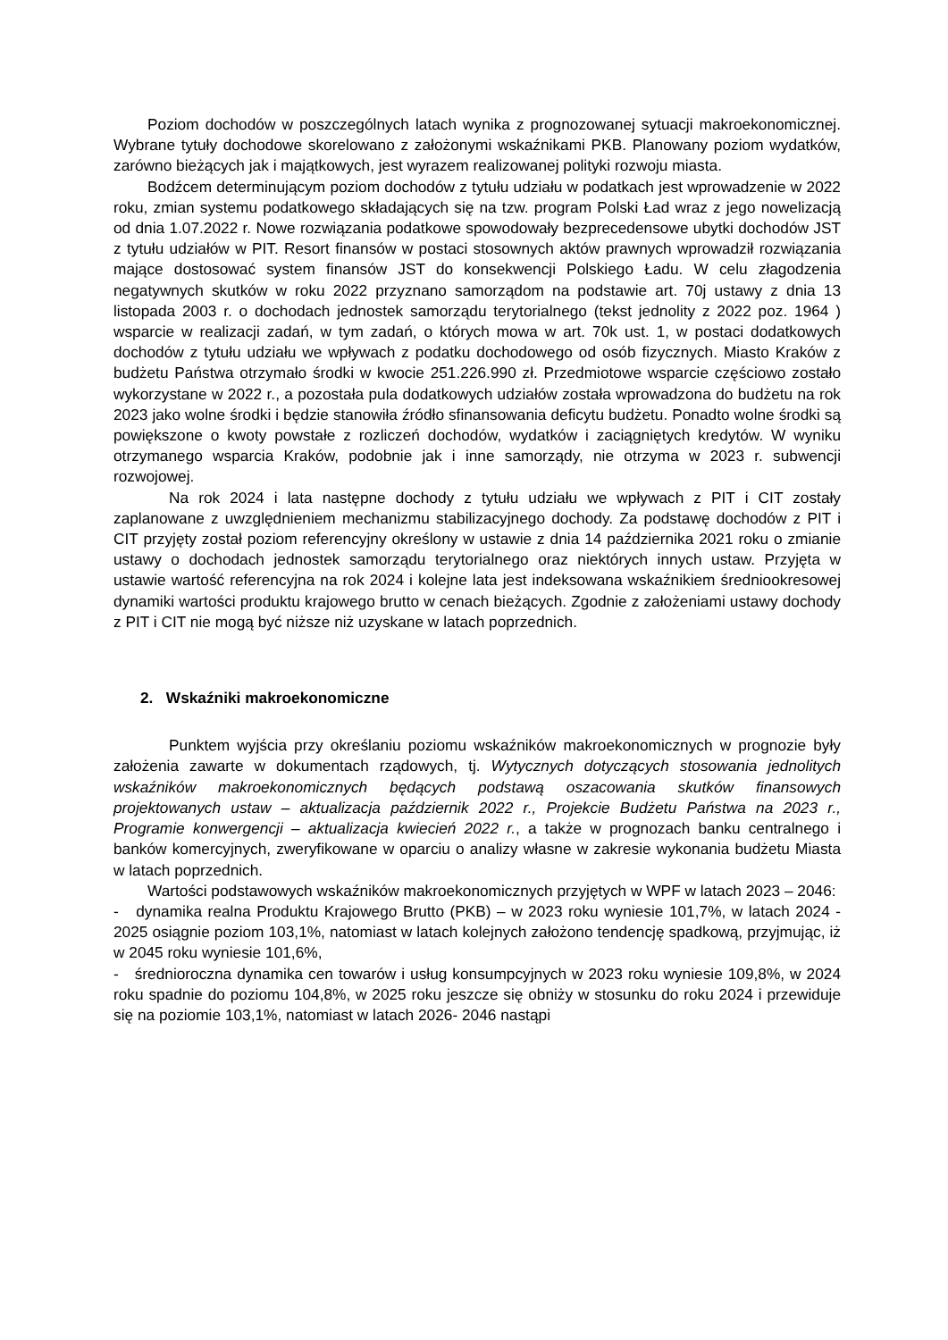Poziom dochodów w poszczególnych latach wynika z prognozowanej sytuacji makroekonomicznej. Wybrane tytuły dochodowe skorelowano z założonymi wskaźnikami PKB. Planowany poziom wydatków, zarówno bieżących jak i majątkowych, jest wyrazem realizowanej polityki rozwoju miasta.
Bodźcem determinującym poziom dochodów z tytułu udziału w podatkach jest wprowadzenie w 2022 roku, zmian systemu podatkowego składających się na tzw. program Polski Ład wraz z jego nowelizacją od dnia 1.07.2022 r. Nowe rozwiązania podatkowe spowodowały bezprecedensowe ubytki dochodów JST z tytułu udziałów w PIT. Resort finansów w postaci stosownych aktów prawnych wprowadził rozwiązania mające dostosować system finansów JST do konsekwencji Polskiego Ładu. W celu złagodzenia negatywnych skutków w roku 2022 przyznano samorządom na podstawie art. 70j ustawy z dnia 13 listopada 2003 r. o dochodach jednostek samorządu terytorialnego (tekst jednolity z 2022 poz. 1964 ) wsparcie w realizacji zadań, w tym zadań, o których mowa w art. 70k ust. 1, w postaci dodatkowych dochodów z tytułu udziału we wpływach z podatku dochodowego od osób fizycznych. Miasto Kraków z budżetu Państwa otrzymało środki w kwocie 251.226.990 zł. Przedmiotowe wsparcie częściowo zostało wykorzystane w 2022 r., a pozostała pula dodatkowych udziałów została wprowadzona do budżetu na rok 2023 jako wolne środki i będzie stanowiła źródło sfinansowania deficytu budżetu. Ponadto wolne środki są powiększone o kwoty powstałe z rozliczeń dochodów, wydatków i zaciągniętych kredytów. W wyniku otrzymanego wsparcia Kraków, podobnie jak i inne samorządy, nie otrzyma w 2023 r. subwencji rozwojowej.
Na rok 2024 i lata następne dochody z tytułu udziału we wpływach z PIT i CIT zostały zaplanowane z uwzględnieniem mechanizmu stabilizacyjnego dochody. Za podstawę dochodów z PIT i CIT przyjęty został poziom referencyjny określony w ustawie z dnia 14 października 2021 roku o zmianie ustawy o dochodach jednostek samorządu terytorialnego oraz niektórych innych ustaw. Przyjęta w ustawie wartość referencyjna na rok 2024 i kolejne lata jest indeksowana wskaźnikiem średniookresowej dynamiki wartości produktu krajowego brutto w cenach bieżących. Zgodnie z założeniami ustawy dochody z PIT i CIT nie mogą być niższe niż uzyskane w latach poprzednich.
2. Wskaźniki makroekonomiczne
Punktem wyjścia przy określaniu poziomu wskaźników makroekonomicznych w prognozie były założenia zawarte w dokumentach rządowych, tj. Wytycznych dotyczących stosowania jednolitych wskaźników makroekonomicznych będących podstawą oszacowania skutków finansowych projektowanych ustaw – aktualizacja październik 2022 r., Projekcie Budżetu Państwa na 2023 r., Programie konwergencji – aktualizacja kwiecień 2022 r., a także w prognozach banku centralnego i banków komercyjnych, zweryfikowane w oparciu o analizy własne w zakresie wykonania budżetu Miasta w latach poprzednich.
Wartości podstawowych wskaźników makroekonomicznych przyjętych w WPF w latach 2023 – 2046:
- dynamika realna Produktu Krajowego Brutto (PKB) – w 2023 roku wyniesie 101,7%, w latach 2024 - 2025 osiągnie poziom 103,1%, natomiast w latach kolejnych założono tendencję spadkową, przyjmując, iż w 2045 roku wyniesie 101,6%,
- średnioroczna dynamika cen towarów i usług konsumpcyjnych w 2023 roku wyniesie 109,8%, w 2024 roku spadnie do poziomu 104,8%, w 2025 roku jeszcze się obniży w stosunku do roku 2024 i przewiduje się na poziomie 103,1%, natomiast w latach 2026- 2046 nastąpi